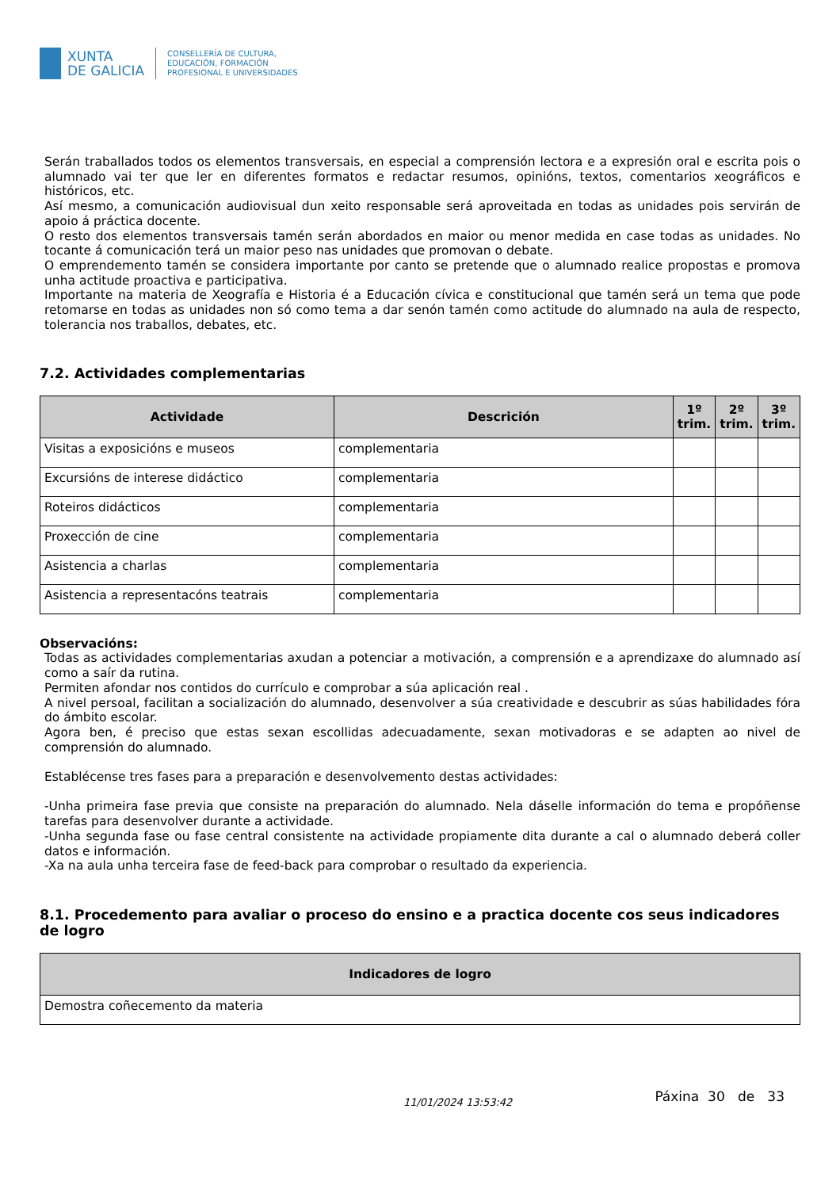XUNTA
DE GALICIA
CONSELLERÍA DE CULTURA,
EDUCACIÓN, FORMACIÓN
PROFESIONAL E UNIVERSIDADES
Serán traballados todos os elementos transversais, en especial a comprensión lectora e a expresión oral e escrita pois o alumnado vai ter que ler en diferentes formatos e redactar resumos, opinións, textos, comentarios xeográficos e históricos, etc.
Así mesmo, a comunicación audiovisual dun xeito responsable será aproveitada en todas as unidades pois servirán de apoio á práctica docente.
O resto dos elementos transversais tamén serán abordados en maior ou menor medida en case todas as unidades. No tocante á comunicación terá un maior peso nas unidades que promovan o debate.
O emprendemento tamén se considera importante por canto se pretende que o alumnado realice propostas e promova unha actitude proactiva e participativa.
Importante na materia de Xeografía e Historia é a Educación cívica e constitucional que tamén será un tema que pode retomarse en todas as unidades non só como tema a dar senón tamén como actitude do alumnado na aula de respecto, tolerancia nos traballos, debates, etc.
7.2. Actividades complementarias
| Actividade | Descrición | 1º trim. | 2º trim. | 3º trim. |
| --- | --- | --- | --- | --- |
| Visitas a exposicións e museos | complementaria | | | |
| Excursións de interese didáctico | complementaria | | | |
| Roteiros didácticos | complementaria | | | |
| Proxección de cine | complementaria | | | |
| Asistencia a charlas | complementaria | | | |
| Asistencia a representacóns teatrais | complementaria | | | |
Observacións:
Todas as actividades complementarias axudan a potenciar a motivación, a comprensión e a aprendizaxe do alumnado así como a saír da rutina.
Permiten afondar nos contidos do currículo e comprobar a súa aplicación real .
A nivel persoal, facilitan a socialización do alumnado, desenvolver a súa creatividade e descubrir as súas habilidades fóra do ámbito escolar.
Agora ben, é preciso que estas sexan escollidas adecuadamente, sexan motivadoras e se adapten ao nivel de comprensión do alumnado.
Establécense tres fases para a preparación e desenvolvemento destas actividades:
-Unha primeira fase previa que consiste na preparación do alumnado. Nela dáselle información do tema e propóñense tarefas para desenvolver durante a actividade.
-Unha segunda fase ou fase central consistente na actividade propiamente dita durante a cal o alumnado deberá coller datos e información.
-Xa na aula unha terceira fase de feed-back para comprobar o resultado da experiencia.
8.1. Procedemento para avaliar o proceso do ensino e a practica docente cos seus indicadores de logro
| Indicadores de logro |
| --- |
| Demostra coñecemento da materia |
11/01/2024 13:53:42 Páxina 30 de 33